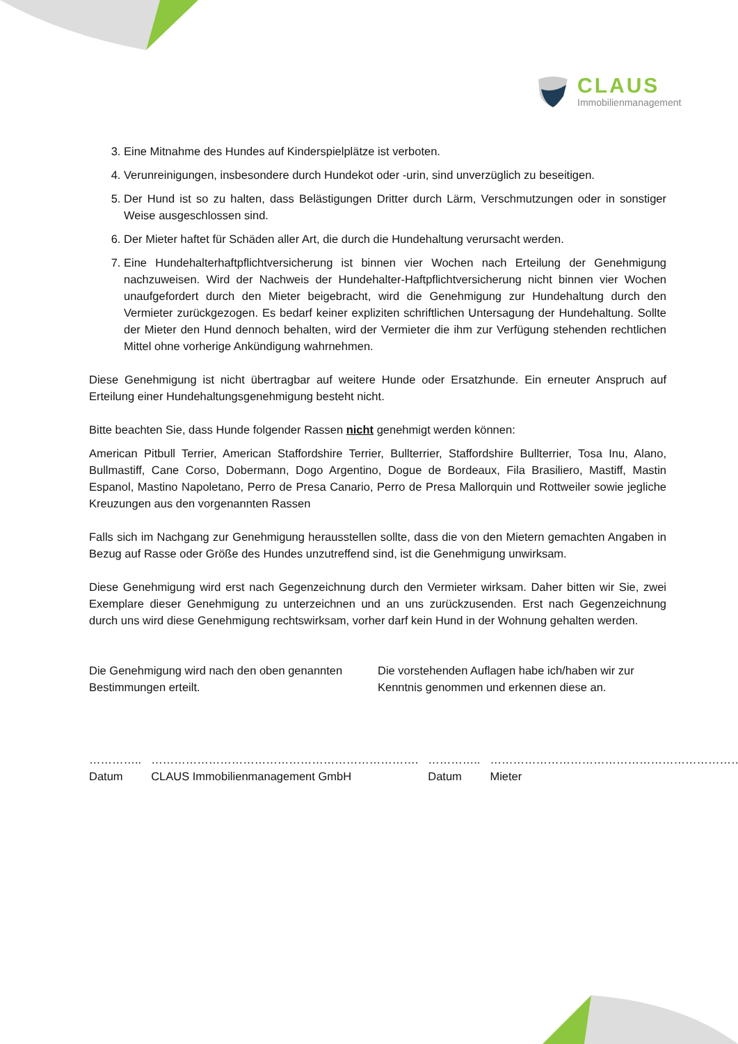CLAUS
Immobilienmanagement
3. Eine Mitnahme des Hundes auf Kinderspielplätze ist verboten.
4. Verunreinigungen, insbesondere durch Hundekot oder -urin, sind unverzüglich zu beseitigen.
5. Der Hund ist so zu halten, dass Belästigungen Dritter durch Lärm, Verschmutzungen oder in sonstiger Weise ausgeschlossen sind.
6. Der Mieter haftet für Schäden aller Art, die durch die Hundehaltung verursacht werden.
7. Eine Hundehalterhaftpflichtversicherung ist binnen vier Wochen nach Erteilung der Genehmigung nachzuweisen. Wird der Nachweis der Hundehalter-Haftpflichtversicherung nicht binnen vier Wochen unaufgefordert durch den Mieter beigebracht, wird die Genehmigung zur Hundehaltung durch den Vermieter zurückgezogen. Es bedarf keiner expliziten schriftlichen Untersagung der Hundehaltung. Sollte der Mieter den Hund dennoch behalten, wird der Vermieter die ihm zur Verfügung stehenden rechtlichen Mittel ohne vorherige Ankündigung wahrnehmen.
Diese Genehmigung ist nicht übertragbar auf weitere Hunde oder Ersatzhunde. Ein erneuter Anspruch auf Erteilung einer Hundehaltungsgenehmigung besteht nicht.
Bitte beachten Sie, dass Hunde folgender Rassen nicht genehmigt werden können:
American Pitbull Terrier, American Staffordshire Terrier, Bullterrier, Staffordshire Bullterrier, Tosa Inu, Alano, Bullmastiff, Cane Corso, Dobermann, Dogo Argentino, Dogue de Bordeaux, Fila Brasiliero, Mastiff, Mastin Espanol, Mastino Napoletano, Perro de Presa Canario, Perro de Presa Mallorquin und Rottweiler sowie jegliche Kreuzungen aus den vorgenannten Rassen
Falls sich im Nachgang zur Genehmigung herausstellen sollte, dass die von den Mietern gemachten Angaben in Bezug auf Rasse oder Größe des Hundes unzutreffend sind, ist die Genehmigung unwirksam.
Diese Genehmigung wird erst nach Gegenzeichnung durch den Vermieter wirksam. Daher bitten wir Sie, zwei Exemplare dieser Genehmigung zu unterzeichnen und an uns zurückzusenden. Erst nach Gegenzeichnung durch uns wird diese Genehmigung rechtswirksam, vorher darf kein Hund in der Wohnung gehalten werden.
Die Genehmigung wird nach den oben genannten Bestimmungen erteilt.
Die vorstehenden Auflagen habe ich/haben wir zur Kenntnis genommen und erkennen diese an.
…………..
Datum
…………………………………………………………….
CLAUS Immobilienmanagement GmbH
…………..
Datum
…………………………………………………………….
Mieter